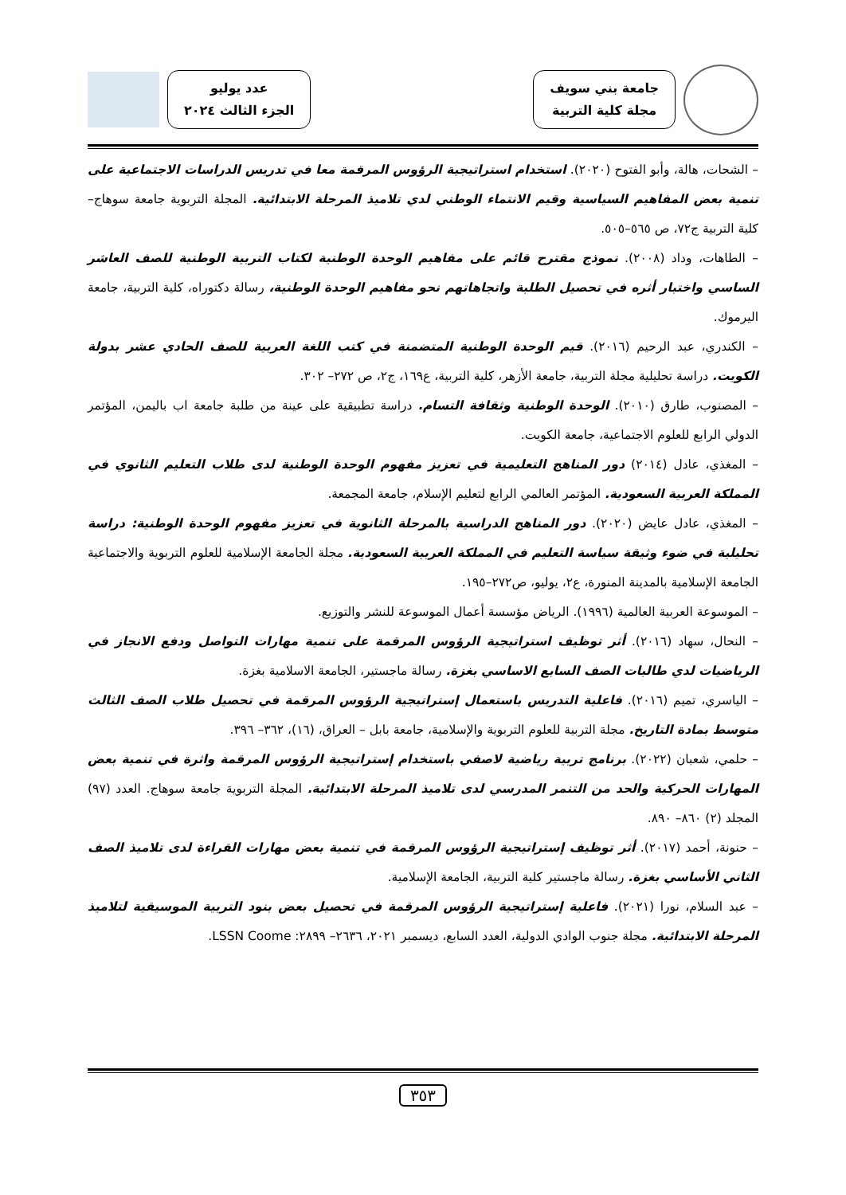جامعة بني سويف
مجلة كلية التربية
عدد يوليو
الجزء الثالث ٢٠٢٤
– الشحات، هالة، وأبو الفتوح (٢٠٢٠). استخدام استراتيجية الرؤوس المرقمة معا في تدريس الدراسات الاجتماعية على تنمية بعض المفاهيم السياسية وقيم الانتماء الوطني لدي تلاميذ المرحلة الابتدائية. المجلة التربوية جامعة سوهاج– كلية التربية ج٧٢، ص ٥٦٥–٥٠٥.
– الطاهات، وداد (٢٠٠٨). نموذج مقترح قائم على مفاهيم الوحدة الوطنية لكتاب التربية الوطنية للصف العاشر الساسي واختبار أثره في تحصيل الطلبة واتجاهاتهم نحو مفاهيم الوحدة الوطنية، رسالة دكتوراه، كلية التربية، جامعة اليرموك.
– الكندري، عبد الرحيم (٢٠١٦). قيم الوحدة الوطنية المتضمنة في كتب اللغة العربية للصف الحادي عشر بدولة الكويت. دراسة تحليلية مجلة التربية، جامعة الأزهر، كلية التربية، ع١٦٩، ج٢، ص ٢٧٢– ٣٠٢.
– المصنوب، طارق (٢٠١٠). الوحدة الوطنية وثقافة التسام. دراسة تطبيقية على عينة من طلبة جامعة اب باليمن، المؤتمر الدولي الرابع للعلوم الاجتماعية، جامعة الكويت.
– المغذي، عادل (٢٠١٤) دور المناهج التعليمية في تعزيز مفهوم الوحدة الوطنية لدى طلاب التعليم الثانوي في المملكة العربية السعودية. المؤتمر العالمي الرابع لتعليم الإسلام، جامعة المجمعة.
– المغذي، عادل عايض (٢٠٢٠). دور المناهج الدراسية بالمرحلة الثانوية في تعزيز مفهوم الوحدة الوطنية: دراسة تحليلية في ضوء وثيقة سياسة التعليم في المملكة العربية السعودية. مجلة الجامعة الإسلامية للعلوم التربوية والاجتماعية الجامعة الإسلامية بالمدينة المنورة، ع٢، يوليو، ص٢٧٢–١٩٥.
– الموسوعة العربية العالمية (١٩٩٦). الرياض مؤسسة أعمال الموسوعة للنشر والتوزيع.
– النحال، سهاد (٢٠١٦). أثر توظيف استراتيجية الرؤوس المرقمة على تنمية مهارات التواصل ودفع الانجاز في الرياضيات لدي طالبات الصف السابع الاساسي بغزة. رسالة ماجستير، الجامعة الاسلامية بغزة.
– الياسري، تميم (٢٠١٦). فاعلية التدريس باستعمال إستراتيجية الرؤوس المرقمة في تحصيل طلاب الصف الثالث متوسط بمادة التاريخ. مجلة التربية للعلوم التربوية والإسلامية، جامعة بابل – العراق، (١٦)، ٣٦٢– ٣٩٦.
– حلمي، شعبان (٢٠٢٢). برنامج تربية رياضية لاصفي باستخدام إستراتيجية الرؤوس المرقمة واثرة في تنمية بعض المهارات الحركية والحد من التنمر المدرسي لدى تلاميذ المرحلة الابتدائية. المجلة التربوية جامعة سوهاج. العدد (٩٧) المجلد (٢) ٨٦٠– ٨٩٠.
– حنونة، أحمد (٢٠١٧). أثر توظيف إستراتيجية الرؤوس المرقمة في تنمية بعض مهارات القراءة لدى تلاميذ الصف الثاني الأساسي بغزة. رسالة ماجستير كلية التربية، الجامعة الإسلامية.
– عبد السلام، نورا (٢٠٢١). فاعلية إستراتيجية الرؤوس المرقمة في تحصيل بعض بنود التربية الموسيقية لتلاميذ المرحلة الابتدائية. مجلة جنوب الوادي الدولية، العدد السابع، ديسمبر ٢٠٢١، ٢٦٣٦– ٢٨٩٩: LSSN Coome.
٣٥٣